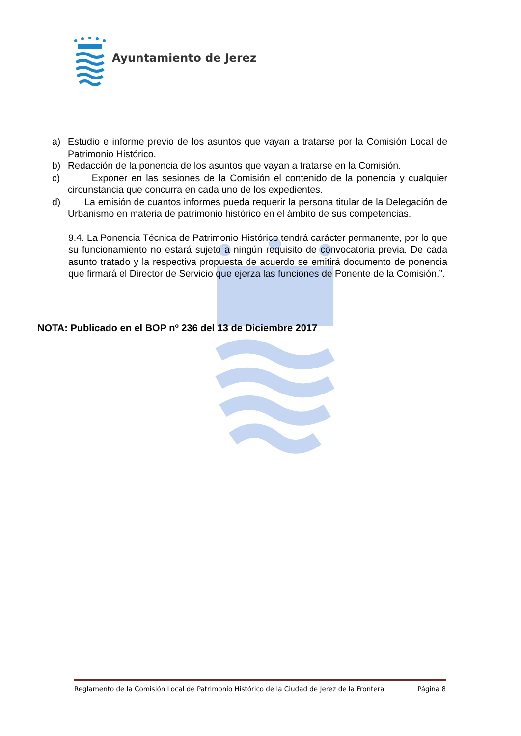Ayuntamiento de Jerez
a) Estudio e informe previo de los asuntos que vayan a tratarse por la Comisión Local de Patrimonio Histórico.
b) Redacción de la ponencia de los asuntos que vayan a tratarse en la Comisión.
c) Exponer en las sesiones de la Comisión el contenido de la ponencia y cualquier circunstancia que concurra en cada uno de los expedientes.
d) La emisión de cuantos informes pueda requerir la persona titular de la Delegación de Urbanismo en materia de patrimonio histórico en el ámbito de sus competencias.
9.4. La Ponencia Técnica de Patrimonio Histórico tendrá carácter permanente, por lo que su funcionamiento no estará sujeto a ningún requisito de convocatoria previa. De cada asunto tratado y la respectiva propuesta de acuerdo se emitirá documento de ponencia que firmará el Director de Servicio que ejerza las funciones de Ponente de la Comisión.”.
NOTA: Publicado en el BOP nº 236 del 13 de Diciembre 2017
Reglamento de la Comisión Local de Patrimonio Histórico de la Ciudad de Jerez de la Frontera Página 8